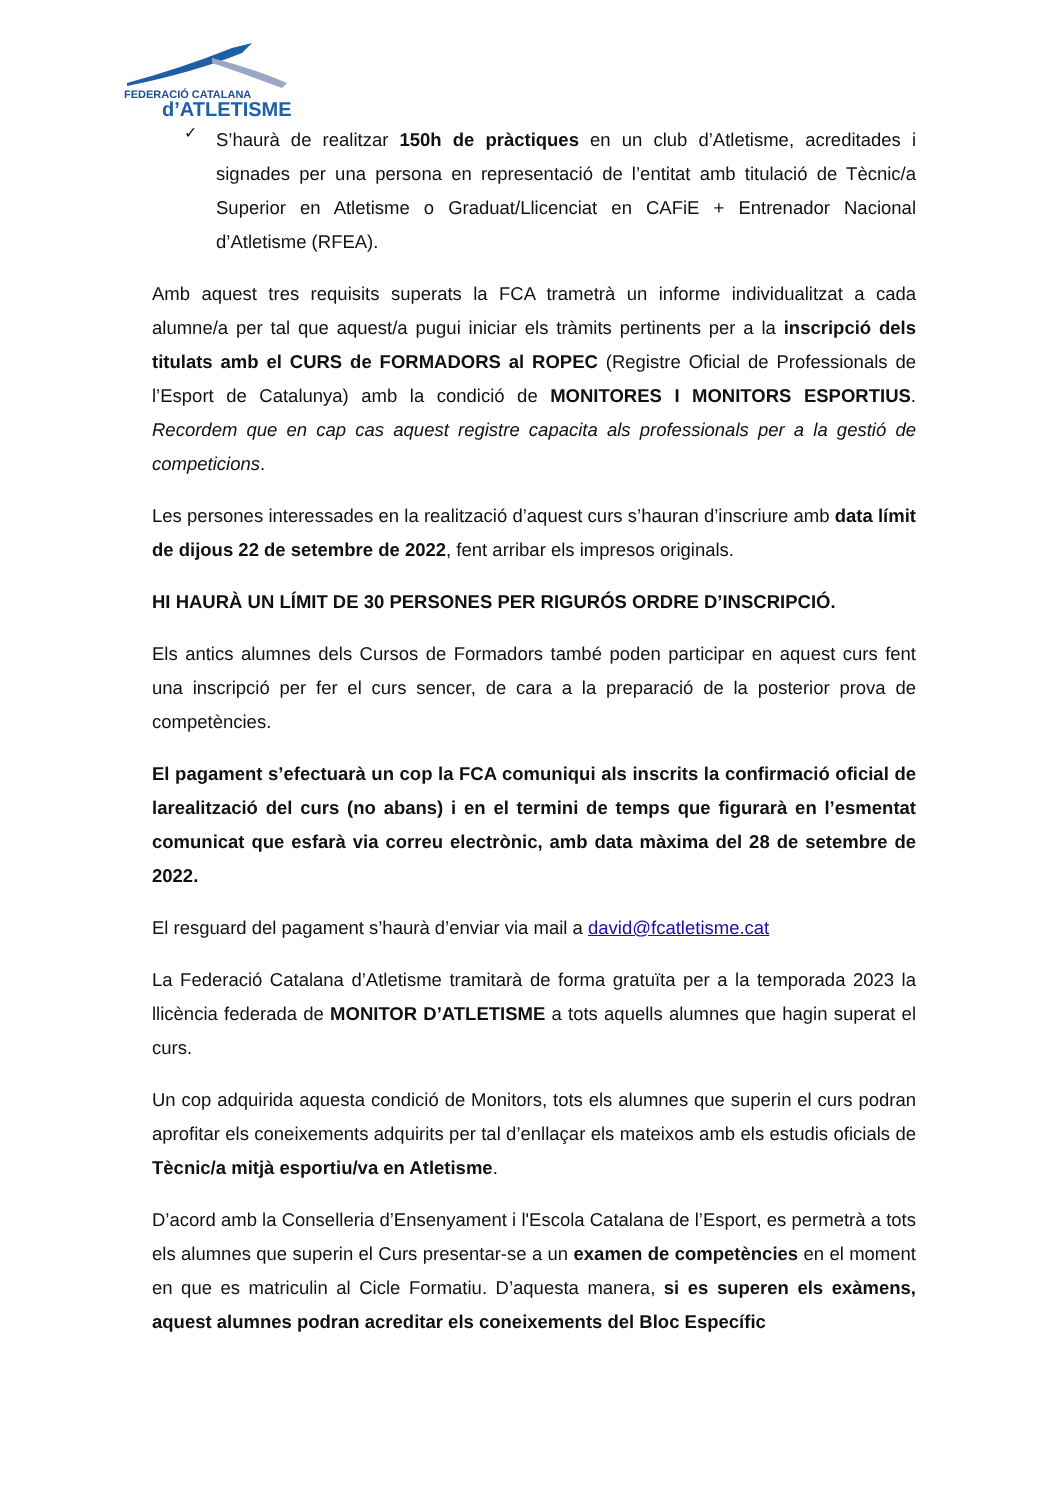FEDERACIÓ CATALANA
d’ATLETISME
✓
S’haurà de realitzar 150h de pràctiques en un club d’Atletisme, acreditades i signades per una persona en representació de l’entitat amb titulació de Tècnic/a Superior en Atletisme o Graduat/Llicenciat en CAFiE + Entrenador Nacional d’Atletisme (RFEA).
Amb aquest tres requisits superats la FCA trametrà un informe individualitzat a cada alumne/a per tal que aquest/a pugui iniciar els tràmits pertinents per a la inscripció dels titulats amb el CURS de FORMADORS al ROPEC (Registre Oficial de Professionals de l’Esport de Catalunya) amb la condició de MONITORES I MONITORS ESPORTIUS. Recordem que en cap cas aquest registre capacita als professionals per a la gestió de competicions.
Les persones interessades en la realització d’aquest curs s’hauran d’inscriure amb data límit de dijous 22 de setembre de 2022, fent arribar els impresos originals.
HI HAURÀ UN LÍMIT DE 30 PERSONES PER RIGURÓS ORDRE D’INSCRIPCIÓ.
Els antics alumnes dels Cursos de Formadors també poden participar en aquest curs fent una inscripció per fer el curs sencer, de cara a la preparació de la posterior prova de competències.
El pagament s’efectuarà un cop la FCA comuniqui als inscrits la confirmació oficial de larealització del curs (no abans) i en el termini de temps que figurarà en l’esmentat comunicat que esfarà via correu electrònic, amb data màxima del 28 de setembre de 2022.
El resguard del pagament s’haurà d’enviar via mail a david@fcatletisme.cat
La Federació Catalana d’Atletisme tramitarà de forma gratuïta per a la temporada 2023 la llicència federada de MONITOR D’ATLETISME a tots aquells alumnes que hagin superat el curs.
Un cop adquirida aquesta condició de Monitors, tots els alumnes que superin el curs podran aprofitar els coneixements adquirits per tal d’enllaçar els mateixos amb els estudis oficials de Tècnic/a mitjà esportiu/va en Atletisme.
D’acord amb la Conselleria d’Ensenyament i l'Escola Catalana de l’Esport, es permetrà a tots els alumnes que superin el Curs presentar-se a un examen de competències en el moment en que es matriculin al Cicle Formatiu. D’aquesta manera, si es superen els exàmens, aquest alumnes podran acreditar els coneixements del Bloc Específic